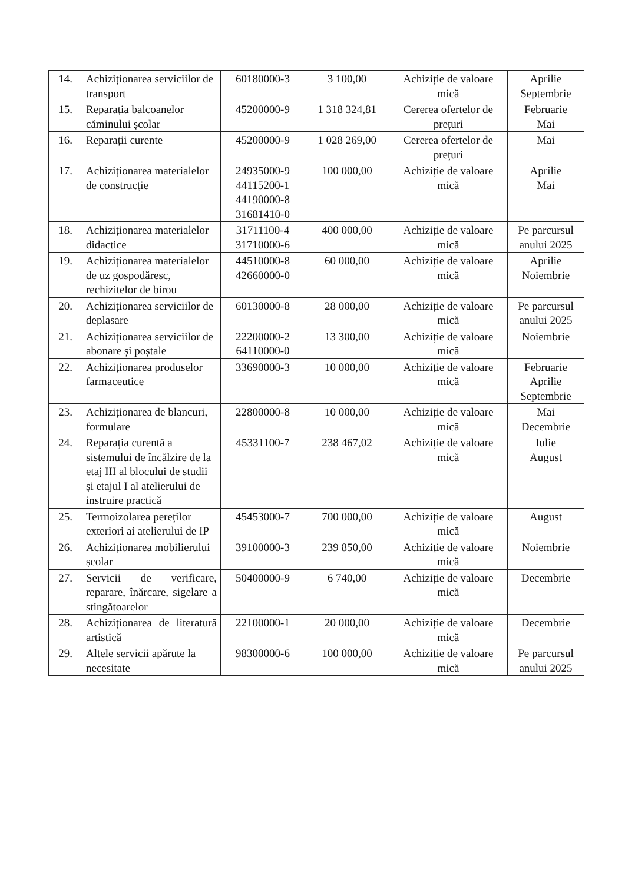| 14. | Achiziționarea serviciilor de transport | 60180000-3 | 3 100,00 | Achiziție de valoare mică | Aprilie Septembrie |
| 15. | Reparația balcoanelor căminului școlar | 45200000-9 | 1 318 324,81 | Cererea ofertelor de prețuri | Februarie Mai |
| 16. | Reparații curente | 45200000-9 | 1 028 269,00 | Cererea ofertelor de prețuri | Mai |
| 17. | Achiziționarea materialelor de construcție | 24935000-9 44115200-1 44190000-8 31681410-0 | 100 000,00 | Achiziție de valoare mică | Aprilie Mai |
| 18. | Achiziționarea materialelor didactice | 31711100-4 31710000-6 | 400 000,00 | Achiziție de valoare mică | Pe parcursul anului 2025 |
| 19. | Achiziționarea materialelor de uz gospodăresc, rechizitelor de birou | 44510000-8 42660000-0 | 60 000,00 | Achiziție de valoare mică | Aprilie Noiembrie |
| 20. | Achiziționarea serviciilor de deplasare | 60130000-8 | 28 000,00 | Achiziție de valoare mică | Pe parcursul anului 2025 |
| 21. | Achiziționarea serviciilor de abonare și poștale | 22200000-2 64110000-0 | 13 300,00 | Achiziție de valoare mică | Noiembrie |
| 22. | Achiziționarea produselor farmaceutice | 33690000-3 | 10 000,00 | Achiziție de valoare mică | Februarie Aprilie Septembrie |
| 23. | Achiziționarea de blancuri, formulare | 22800000-8 | 10 000,00 | Achiziție de valoare mică | Mai Decembrie |
| 24. | Reparația curentă a sistemului de încălzire de la etaj III al blocului de studii și etajul I al atelierului de instruire practică | 45331100-7 | 238 467,02 | Achiziție de valoare mică | Iulie August |
| 25. | Termoizolarea pereților exteriori ai atelierului de IP | 45453000-7 | 700 000,00 | Achiziție de valoare mică | August |
| 26. | Achiziționarea mobilierului școlar | 39100000-3 | 239 850,00 | Achiziție de valoare mică | Noiembrie |
| 27. | Servicii de verificare, reparare, înărcare, sigelare a stingătoarelor | 50400000-9 | 6 740,00 | Achiziție de valoare mică | Decembrie |
| 28. | Achiziționarea de literatură artistică | 22100000-1 | 20 000,00 | Achiziție de valoare mică | Decembrie |
| 29. | Altele servicii apărute la necesitate | 98300000-6 | 100 000,00 | Achiziție de valoare mică | Pe parcursul anului 2025 |